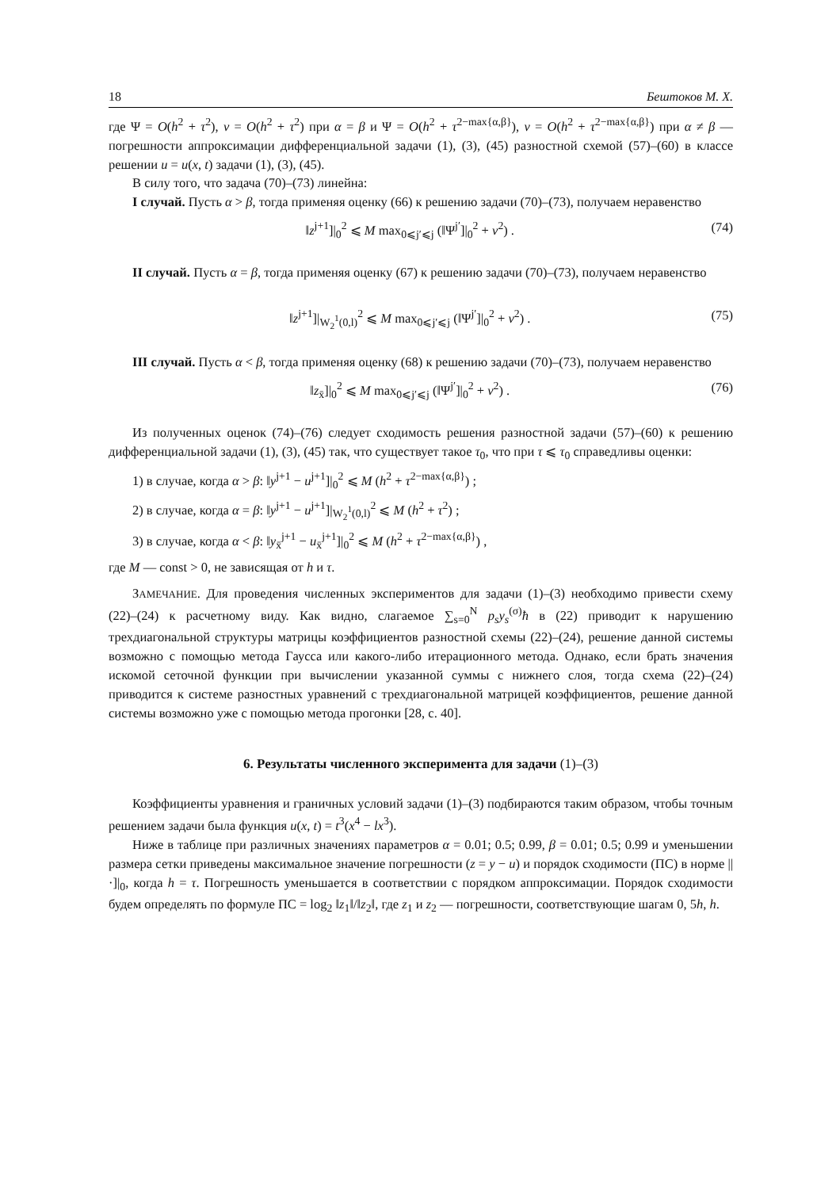18 Бештоков М. Х.
где Ψ = O(h<sup>2</sup> + τ<sup>2</sup>), ν = O(h<sup>2</sup> + τ<sup>2</sup>) при α = β и Ψ = O(h<sup>2</sup> + τ<sup>2−max{α,β}</sup>), ν = O(h<sup>2</sup> + τ<sup>2−max{α,β}</sup>) при α ≠ β — погрешности аппроксимации дифференциальной задачи (1), (3), (45) разностной схемой (57)–(60) в классе решении u = u(x, t) задачи (1), (3), (45).
В силу того, что задача (70)–(73) линейна:
I случай. Пусть α > β, тогда применяя оценку (66) к решению задачи (70)–(73), получаем неравенство
‖z<sup>j+1</sup>]|<sub>0</sub><sup>2</sup> ⩽ M max<sub>0⩽j′⩽j</sub> (‖Ψ<sup>j′</sup>]|<sub>0</sub><sup>2</sup> + ν<sup>2</sup>) . (74)
II случай. Пусть α = β, тогда применяя оценку (67) к решению задачи (70)–(73), получаем неравенство
‖z<sup>j+1</sup>]|<sub>W<sub>2</sub><sup>1</sup>(0,l)</sub><sup>2</sup> ⩽ M max<sub>0⩽j′⩽j</sub> (‖Ψ<sup>j′</sup>]|<sub>0</sub><sup>2</sup> + ν<sup>2</sup>) . (75)
III случай. Пусть α < β, тогда применяя оценку (68) к решению задачи (70)–(73), получаем неравенство
‖z<sub>x̄</sub>]|<sub>0</sub><sup>2</sup> ⩽ M max<sub>0⩽j′⩽j</sub> (‖Ψ<sup>j′</sup>]|<sub>0</sub><sup>2</sup> + ν<sup>2</sup>) . (76)
Из полученных оценок (74)–(76) следует сходимость решения разностной задачи (57)–(60) к решению дифференциальной задачи (1), (3), (45) так, что существует такое τ<sub>0</sub>, что при τ ⩽ τ<sub>0</sub> справедливы оценки:
1) в случае, когда α > β: ‖y<sup>j+1</sup> − u<sup>j+1</sup>]|<sub>0</sub><sup>2</sup> ⩽ M (h<sup>2</sup> + τ<sup>2−max{α,β}</sup>) ;
2) в случае, когда α = β: ‖y<sup>j+1</sup> − u<sup>j+1</sup>]|<sub>W<sub>2</sub><sup>1</sup>(0,l)</sub><sup>2</sup> ⩽ M (h<sup>2</sup> + τ<sup>2</sup>) ;
3) в случае, когда α < β: ‖y<sub>x̄</sub><sup>j+1</sup> − u<sub>x̄</sub><sup>j+1</sup>]|<sub>0</sub><sup>2</sup> ⩽ M (h<sup>2</sup> + τ<sup>2−max{α,β}</sup>) ,
где M — const > 0, не зависящая от h и τ.
ЗАМЕЧАНИЕ. Для проведения численных экспериментов для задачи (1)–(3) необходимо привести схему (22)–(24) к расчетному виду. Как видно, слагаемое ∑<sub>s=0</sub><sup>N</sup> p<sub>s</sub>y<sub>s</sub><sup>(σ)</sup>ħ в (22) приводит к нарушению трехдиагональной структуры матрицы коэффициентов разностной схемы (22)–(24), решение данной системы возможно с помощью метода Гаусса или какого-либо итерационного метода. Однако, если брать значения искомой сеточной функции при вычислении указанной суммы с нижнего слоя, тогда схема (22)–(24) приводится к системе разностных уравнений с трехдиагональной матрицей коэффициентов, решение данной системы возможно уже с помощью метода прогонки [28, с. 40].
6. Результаты численного эксперимента для задачи (1)–(3)
Коэффициенты уравнения и граничных условий задачи (1)–(3) подбираются таким образом, чтобы точным решением задачи была функция u(x, t) = t<sup>3</sup>(x<sup>4</sup> − lx<sup>3</sup>).
Ниже в таблице при различных значениях параметров α = 0.01; 0.5; 0.99, β = 0.01; 0.5; 0.99 и уменьшении размера сетки приведены максимальное значение погрешности (z = y − u) и порядок сходимости (ПС) в норме ||·]|<sub>0</sub>, когда h = τ. Погрешность уменьшается в соответствии с порядком аппроксимации. Порядок сходимости будем определять по формуле ПС = log<sub>2</sub> ‖z<sub>1</sub>‖/‖z<sub>2</sub>‖, где z<sub>1</sub> и z<sub>2</sub> — погрешности, соответствующие шагам 0, 5h, h.